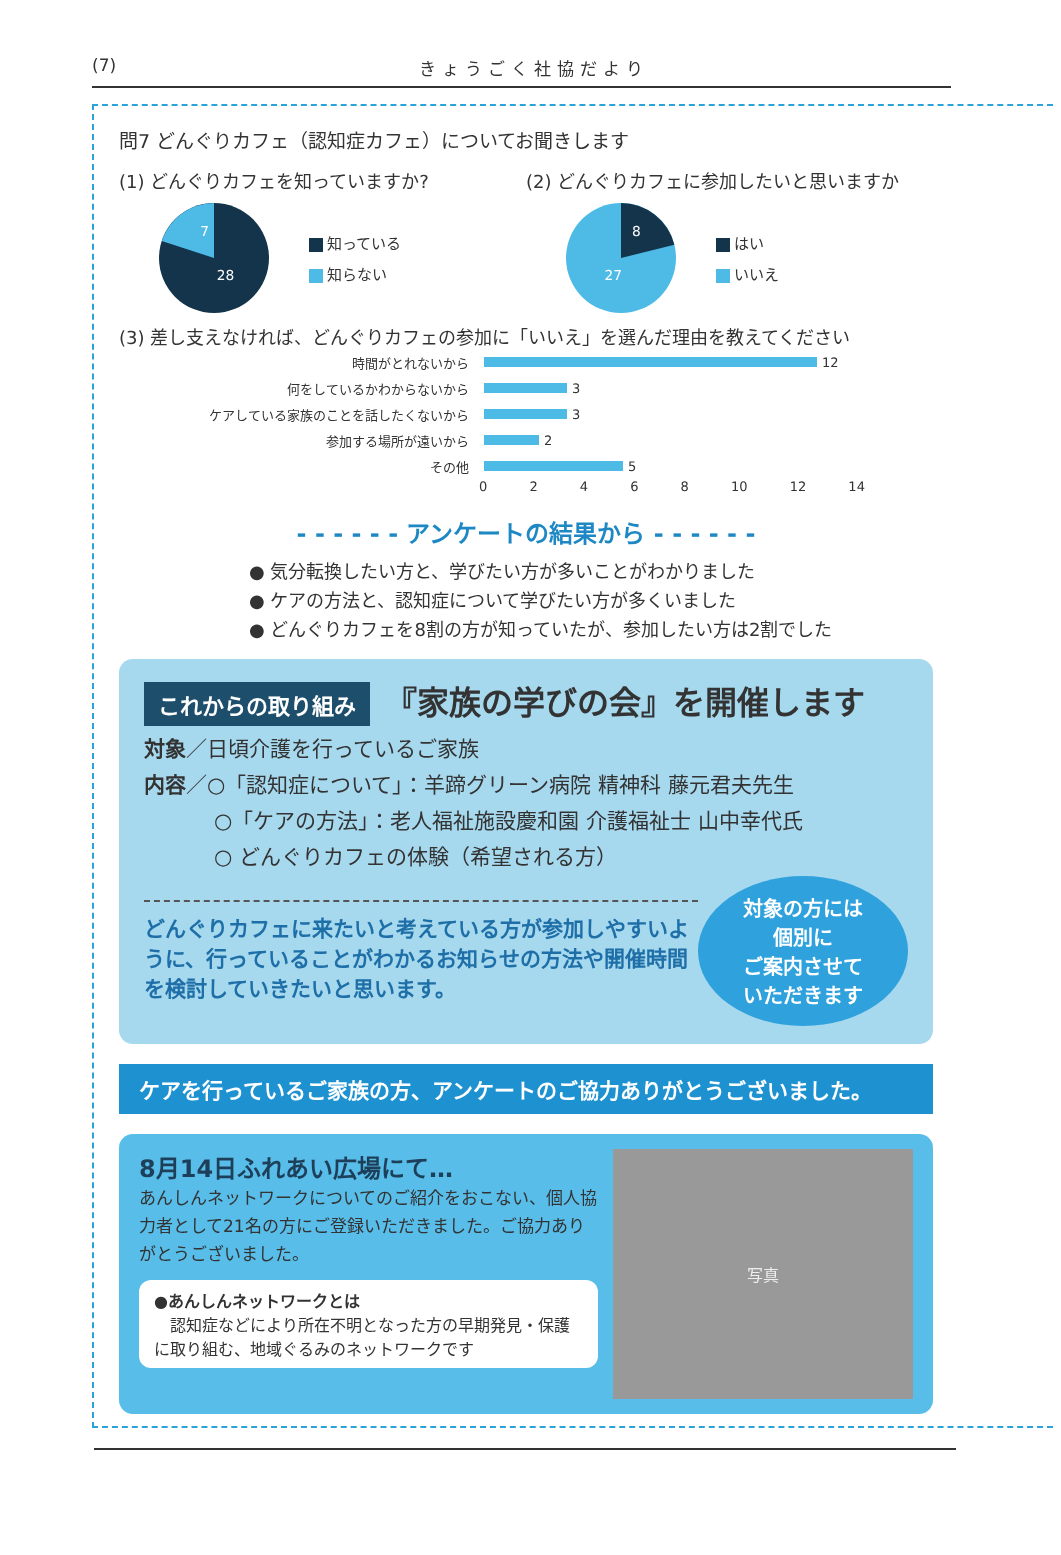(7) きょうごく社協だより
問7 どんぐりカフェ（認知症カフェ）についてお聞きします
(1) どんぐりカフェを知っていますか?
7
28
知っている
知らない
(2) どんぐりカフェに参加したいと思いますか
8
27
はい
いいえ
(3) 差し支えなければ、どんぐりカフェの参加に「いいえ」を選んだ理由を教えてください
時間がとれないから 12
何をしているかわからないから 3
ケアしている家族のことを話したくないから 3
参加する場所が遠いから 2
その他 5
0 2 4 6 8 10 12 14
- - - - - - アンケートの結果から - - - - - -
● 気分転換したい方と、学びたい方が多いことがわかりました
● ケアの方法と、認知症について学びたい方が多くいました
● どんぐりカフェを8割の方が知っていたが、参加したい方は2割でした
これからの取り組み 『家族の学びの会』を開催します
対象／日頃介護を行っているご家族
内容／○「認知症について」：羊蹄グリーン病院 精神科 藤元君夫先生
○「ケアの方法」：老人福祉施設慶和園 介護福祉士 山中幸代氏
○ どんぐりカフェの体験（希望される方）
どんぐりカフェに来たいと考えている方が参加しやすいように、行っていることがわかるお知らせの方法や開催時間を検討していきたいと思います。
対象の方には
個別に
ご案内させて
いただきます
ケアを行っているご家族の方、アンケートのご協力ありがとうございました。
8月14日ふれあい広場にて…
あんしんネットワークについてのご紹介をおこない、個人協力者として21名の方にご登録いただきました。ご協力ありがとうございました。
●あんしんネットワークとは
　認知症などにより所在不明となった方の早期発見・保護に取り組む、地域ぐるみのネットワークです
写真